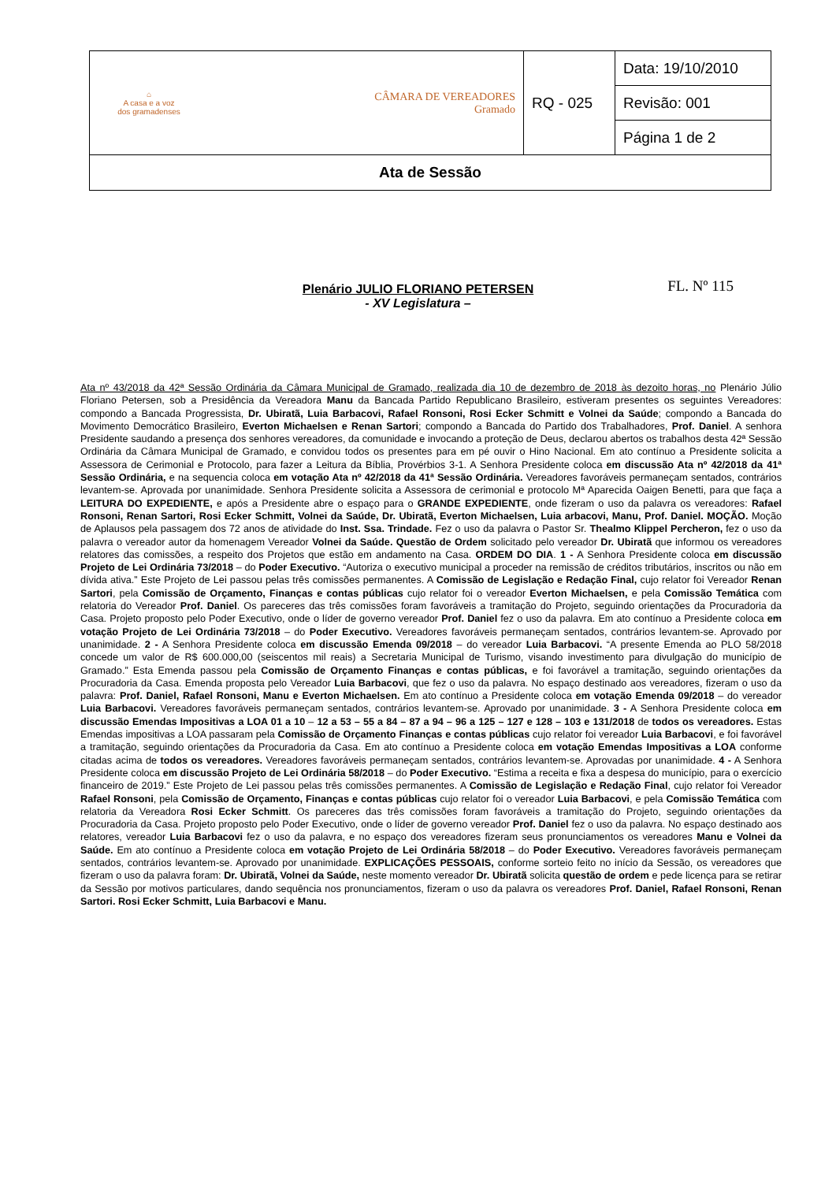| ⌂ A casa e a voz dos gramadenses CÂMARA DE VEREADORES Gramado | RQ - 025 | Data: 19/10/2010 |
| | | Revisão: 001 |
| | | Página 1 de 2 |
| Ata de Sessão | | |
FL. Nº 115
Plenário JULIO FLORIANO PETERSEN
- XV Legislatura –
Ata nº 43/2018 da 42ª Sessão Ordinária da Câmara Municipal de Gramado, realizada dia 10 de dezembro de 2018 às dezoito horas, no Plenário Júlio Floriano Petersen, sob a Presidência da Vereadora Manu da Bancada Partido Republicano Brasileiro, estiveram presentes os seguintes Vereadores: compondo a Bancada Progressista, Dr. Ubiratã, Luia Barbacovi, Rafael Ronsoni, Rosi Ecker Schmitt e Volnei da Saúde; compondo a Bancada do Movimento Democrático Brasileiro, Everton Michaelsen e Renan Sartori; compondo a Bancada do Partido dos Trabalhadores, Prof. Daniel. A senhora Presidente saudando a presença dos senhores vereadores, da comunidade e invocando a proteção de Deus, declarou abertos os trabalhos desta 42ª Sessão Ordinária da Câmara Municipal de Gramado, e convidou todos os presentes para em pé ouvir o Hino Nacional. Em ato contínuo a Presidente solicita a Assessora de Cerimonial e Protocolo, para fazer a Leitura da Bíblia, Provérbios 3-1. A Senhora Presidente coloca em discussão Ata nº 42/2018 da 41ª Sessão Ordinária, e na sequencia coloca em votação Ata nº 42/2018 da 41ª Sessão Ordinária. Vereadores favoráveis permaneçam sentados, contrários levantem-se. Aprovada por unanimidade. Senhora Presidente solicita a Assessora de cerimonial e protocolo Mª Aparecida Oaigen Benetti, para que faça a LEITURA DO EXPEDIENTE, e após a Presidente abre o espaço para o GRANDE EXPEDIENTE, onde fizeram o uso da palavra os vereadores: Rafael Ronsoni, Renan Sartori, Rosi Ecker Schmitt, Volnei da Saúde, Dr. Ubiratã, Everton Michaelsen, Luia arbacovi, Manu, Prof. Daniel. MOÇÃO. Moção de Aplausos pela passagem dos 72 anos de atividade do Inst. Ssa. Trindade. Fez o uso da palavra o Pastor Sr. Thealmo Klippel Percheron, fez o uso da palavra o vereador autor da homenagem Vereador Volnei da Saúde. Questão de Ordem solicitado pelo vereador Dr. Ubiratã que informou os vereadores relatores das comissões, a respeito dos Projetos que estão em andamento na Casa. ORDEM DO DIA. 1 - A Senhora Presidente coloca em discussão Projeto de Lei Ordinária 73/2018 – do Poder Executivo. “Autoriza o executivo municipal a proceder na remissão de créditos tributários, inscritos ou não em dívida ativa.” Este Projeto de Lei passou pelas três comissões permanentes. A Comissão de Legislação e Redação Final, cujo relator foi Vereador Renan Sartori, pela Comissão de Orçamento, Finanças e contas públicas cujo relator foi o vereador Everton Michaelsen, e pela Comissão Temática com relatoria do Vereador Prof. Daniel. Os pareceres das três comissões foram favoráveis a tramitação do Projeto, seguindo orientações da Procuradoria da Casa. Projeto proposto pelo Poder Executivo, onde o líder de governo vereador Prof. Daniel fez o uso da palavra. Em ato contínuo a Presidente coloca em votação Projeto de Lei Ordinária 73/2018 – do Poder Executivo. Vereadores favoráveis permaneçam sentados, contrários levantem-se. Aprovado por unanimidade. 2 - A Senhora Presidente coloca em discussão Emenda 09/2018 – do vereador Luia Barbacovi. “A presente Emenda ao PLO 58/2018 concede um valor de R$ 600.000,00 (seiscentos mil reais) a Secretaria Municipal de Turismo, visando investimento para divulgação do município de Gramado.” Esta Emenda passou pela Comissão de Orçamento Finanças e contas públicas, e foi favorável a tramitação, seguindo orientações da Procuradoria da Casa. Emenda proposta pelo Vereador Luia Barbacovi, que fez o uso da palavra. No espaço destinado aos vereadores, fizeram o uso da palavra: Prof. Daniel, Rafael Ronsoni, Manu e Everton Michaelsen. Em ato contínuo a Presidente coloca em votação Emenda 09/2018 – do vereador Luia Barbacovi. Vereadores favoráveis permaneçam sentados, contrários levantem-se. Aprovado por unanimidade. 3 - A Senhora Presidente coloca em discussão Emendas Impositivas a LOA 01 a 10 – 12 a 53 – 55 a 84 – 87 a 94 – 96 a 125 – 127 e 128 – 103 e 131/2018 de todos os vereadores. Estas Emendas impositivas a LOA passaram pela Comissão de Orçamento Finanças e contas públicas cujo relator foi vereador Luia Barbacovi, e foi favorável a tramitação, seguindo orientações da Procuradoria da Casa. Em ato contínuo a Presidente coloca em votação Emendas Impositivas a LOA conforme citadas acima de todos os vereadores. Vereadores favoráveis permaneçam sentados, contrários levantem-se. Aprovadas por unanimidade. 4 - A Senhora Presidente coloca em discussão Projeto de Lei Ordinária 58/2018 – do Poder Executivo. “Estima a receita e fixa a despesa do município, para o exercício financeiro de 2019.” Este Projeto de Lei passou pelas três comissões permanentes. A Comissão de Legislação e Redação Final, cujo relator foi Vereador Rafael Ronsoni, pela Comissão de Orçamento, Finanças e contas públicas cujo relator foi o vereador Luia Barbacovi, e pela Comissão Temática com relatoria da Vereadora Rosi Ecker Schmitt. Os pareceres das três comissões foram favoráveis a tramitação do Projeto, seguindo orientações da Procuradoria da Casa. Projeto proposto pelo Poder Executivo, onde o líder de governo vereador Prof. Daniel fez o uso da palavra. No espaço destinado aos relatores, vereador Luia Barbacovi fez o uso da palavra, e no espaço dos vereadores fizeram seus pronunciamentos os vereadores Manu e Volnei da Saúde. Em ato contínuo a Presidente coloca em votação Projeto de Lei Ordinária 58/2018 – do Poder Executivo. Vereadores favoráveis permaneçam sentados, contrários levantem-se. Aprovado por unanimidade. EXPLICAÇÕES PESSOAIS, conforme sorteio feito no início da Sessão, os vereadores que fizeram o uso da palavra foram: Dr. Ubiratã, Volnei da Saúde, neste momento vereador Dr. Ubiratã solicita questão de ordem e pede licença para se retirar da Sessão por motivos particulares, dando sequência nos pronunciamentos, fizeram o uso da palavra os vereadores Prof. Daniel, Rafael Ronsoni, Renan Sartori. Rosi Ecker Schmitt, Luia Barbacovi e Manu.